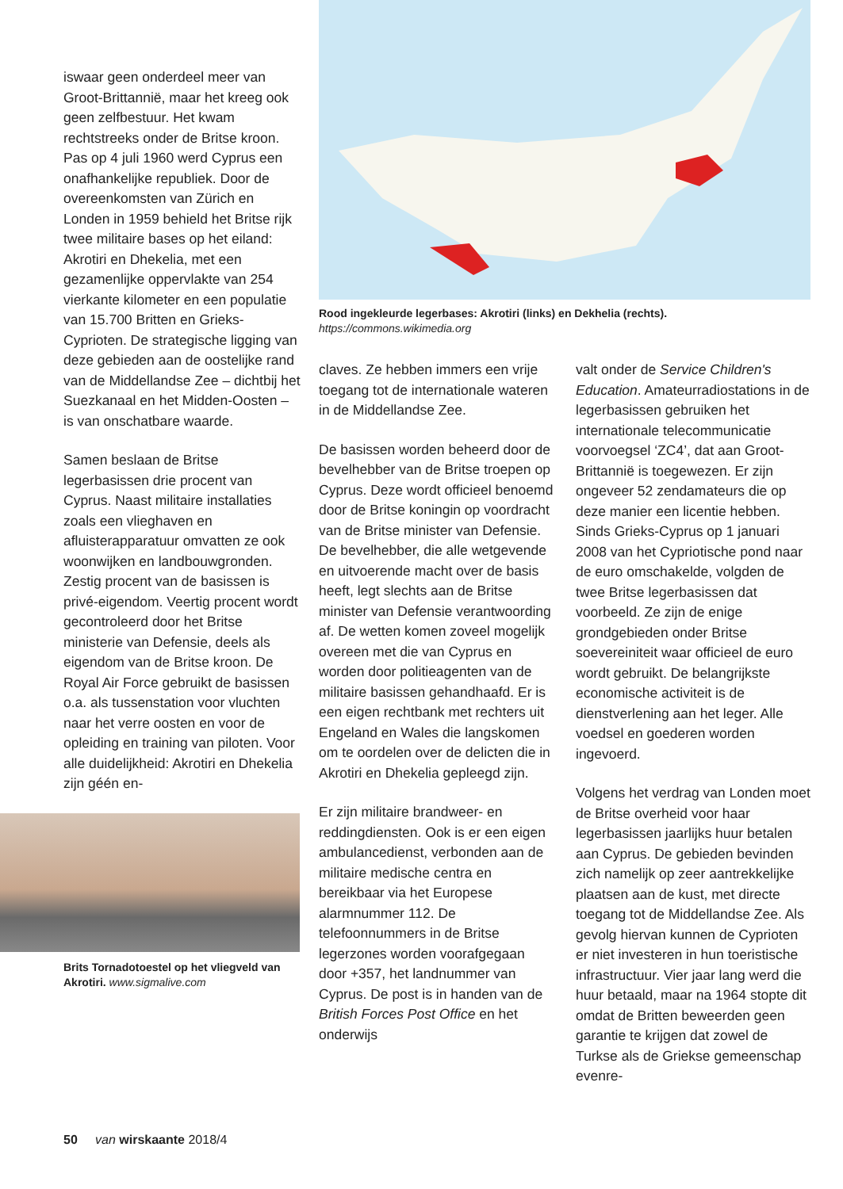iswaar geen onderdeel meer van Groot-Brittannië, maar het kreeg ook geen zelfbestuur. Het kwam rechtstreeks onder de Britse kroon. Pas op 4 juli 1960 werd Cyprus een onafhankelijke republiek. Door de overeenkomsten van Zürich en Londen in 1959 behield het Britse rijk twee militaire bases op het eiland: Akrotiri en Dhekelia, met een gezamenlijke oppervlakte van 254 vierkante kilometer en een populatie van 15.700 Britten en Grieks-Cyprioten. De strategische ligging van deze gebieden aan de oostelijke rand van de Middellandse Zee – dichtbij het Suezkanaal en het Midden-Oosten – is van onschatbare waarde.
Samen beslaan de Britse legerbasissen drie procent van Cyprus. Naast militaire installaties zoals een vlieghaven en afluisterapparatuur omvatten ze ook woonwijken en landbouwgronden. Zestig procent van de basissen is privé-eigendom. Veertig procent wordt gecontroleerd door het Britse ministerie van Defensie, deels als eigendom van de Britse kroon. De Royal Air Force gebruikt de basissen o.a. als tussenstation voor vluchten naar het verre oosten en voor de opleiding en training van piloten. Voor alle duidelijkheid: Akrotiri en Dhekelia zijn géén en-
Brits Tornadotoestel op het vliegveld van Akrotiri. www.sigmalive.com
Rood ingekleurde legerbases: Akrotiri (links) en Dekhelia (rechts).
https://commons.wikimedia.org
claves. Ze hebben immers een vrije toegang tot de internationale wateren in de Middellandse Zee.
De basissen worden beheerd door de bevelhebber van de Britse troepen op Cyprus. Deze wordt officieel benoemd door de Britse koningin op voordracht van de Britse minister van Defensie. De bevelhebber, die alle wetgevende en uitvoerende macht over de basis heeft, legt slechts aan de Britse minister van Defensie verantwoording af. De wetten komen zoveel mogelijk overeen met die van Cyprus en worden door politieagenten van de militaire basissen gehandhaafd. Er is een eigen rechtbank met rechters uit Engeland en Wales die langskomen om te oordelen over de delicten die in Akrotiri en Dhekelia gepleegd zijn.
Er zijn militaire brandweer- en reddingdiensten. Ook is er een eigen ambulancedienst, verbonden aan de militaire medische centra en bereikbaar via het Europese alarmnummer 112. De telefoonnummers in de Britse legerzones worden voorafgegaan door +357, het landnummer van Cyprus. De post is in handen van de British Forces Post Office en het onderwijs
valt onder de Service Children's Education. Amateurradiostations in de legerbasissen gebruiken het internationale telecommunicatie voorvoegsel ‘ZC4’, dat aan Groot-Brittannië is toegewezen. Er zijn ongeveer 52 zendamateurs die op deze manier een licentie hebben. Sinds Grieks-Cyprus op 1 januari 2008 van het Cypriotische pond naar de euro omschakelde, volgden de twee Britse legerbasissen dat voorbeeld. Ze zijn de enige grondgebieden onder Britse soevereiniteit waar officieel de euro wordt gebruikt. De belangrijkste economische activiteit is de dienstverlening aan het leger. Alle voedsel en goederen worden ingevoerd.
Volgens het verdrag van Londen moet de Britse overheid voor haar legerbasissen jaarlijks huur betalen aan Cyprus. De gebieden bevinden zich namelijk op zeer aantrekkelijke plaatsen aan de kust, met directe toegang tot de Middellandse Zee. Als gevolg hiervan kunnen de Cyprioten er niet investeren in hun toeristische infrastructuur. Vier jaar lang werd die huur betaald, maar na 1964 stopte dit omdat de Britten beweerden geen garantie te krijgen dat zowel de Turkse als de Griekse gemeenschap evenre-
50 van wirskaante 2018/4